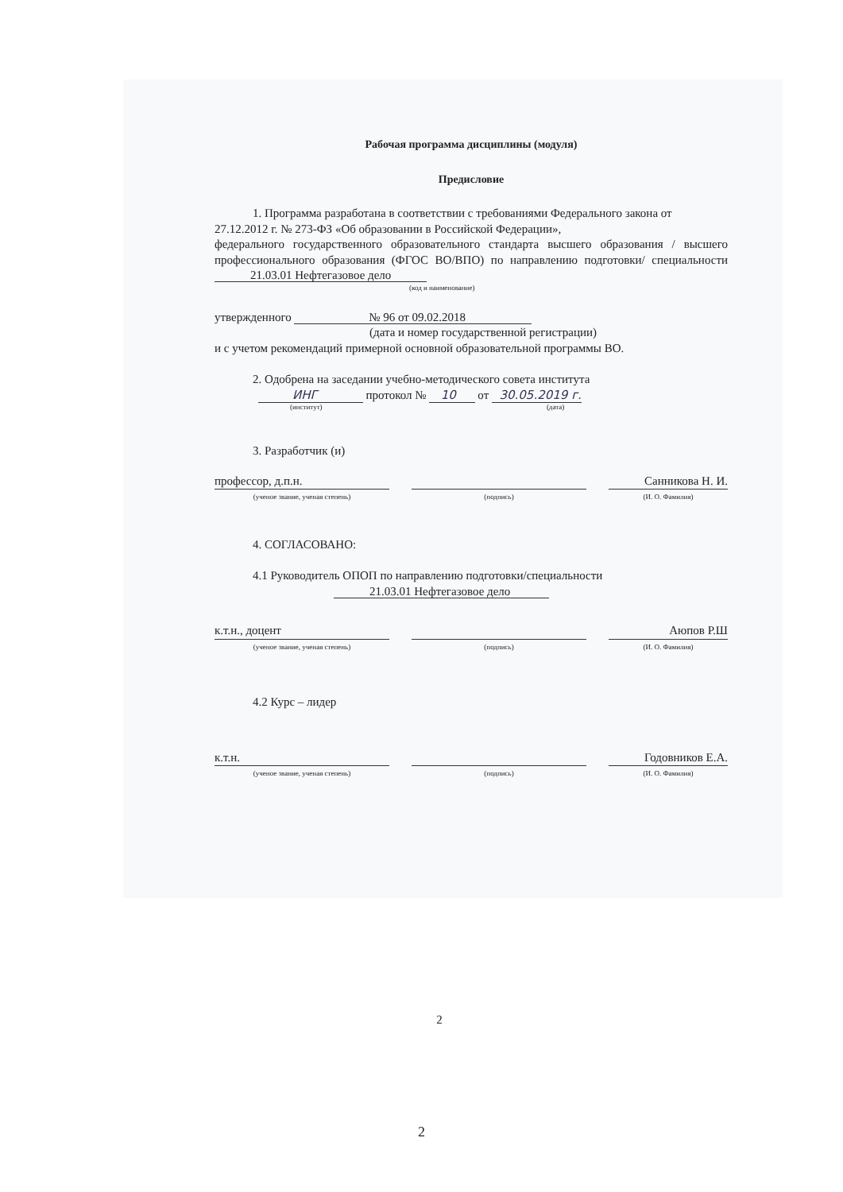Рабочая программа дисциплины (модуля)
Предисловие
1. Программа разработана в соответствии с требованиями Федерального закона от 27.12.2012 г. № 273-ФЗ «Об образовании в Российской Федерации»,
федерального государственного образовательного стандарта высшего образования / высшего профессионального образования (ФГОС ВО/ВПО) по направлению подготовки/ специальности 21.03.01 Нефтегазовое дело
(код и наименование)
утвержденного № 96 от 09.02.2018
(дата и номер государственной регистрации)
и с учетом рекомендаций примерной основной образовательной программы ВО.
2. Одобрена на заседании учебно-методического совета института
ИНГ протокол № 10 от 30.05.2019 г.
(институт) (дата)
3. Разработчик (и)
профессор, д.п.н. Санникова Н. И.
(ученое звание, ученая степень) (подпись) (И. О. Фамилия)
4. СОГЛАСОВАНО:
4.1 Руководитель ОПОП по направлению подготовки/специальности
21.03.01 Нефтегазовое дело
к.т.н., доцент Аюпов Р.Ш
(ученое звание, ученая степень) (подпись) (И. О. Фамилия)
4.2 Курс – лидер
к.т.н. Годовников Е.А.
(ученое звание, ученая степень) (подпись) (И. О. Фамилия)
2
2